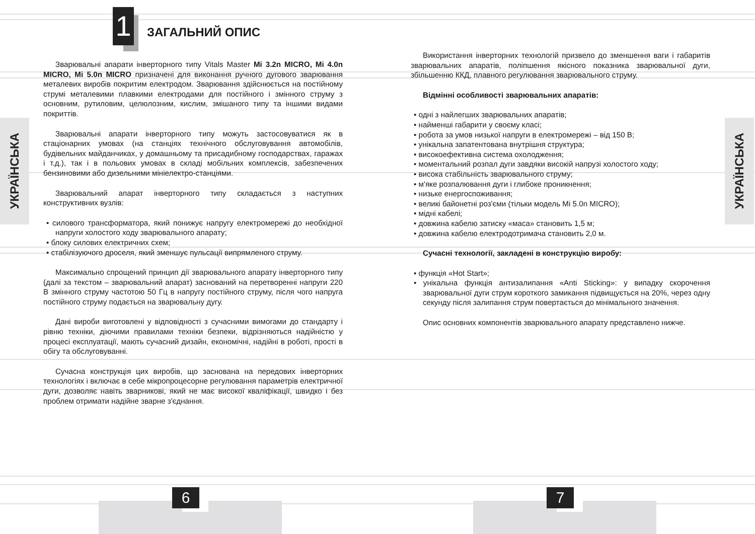1 ЗАГАЛЬНИЙ ОПИС
УКРАЇНСЬКА
Зварювальні апарати інверторного типу Vitals Master Mi 3.2n MICRO, Mi 4.0n MICRO, Mi 5.0n MICRO призначені для виконання ручного дугового зварювання металевих виробів покритим електродом. Зварювання здійснюється на постійному струмі металевими плавкими електродами для постійного і змінного струму з основним, рутиловим, целюлозним, кислим, змішаного типу та іншими видами покриттів.
Зварювальні апарати інверторного типу можуть застосовуватися як в стаціонарних умовах (на станціях технічного обслуговування автомобілів, будівельних майданчиках, у домашньому та присадибному господарствах, гаражах і т.д.), так і в польових умовах в складі мобільних комплексів, забезпечених бензиновими або дизельними мініелектро-станціями.
Зварювальний апарат інверторного типу складається з наступних конструктивних вузлів:
• силового трансформатора, який понижує напругу електромережі до необхідної напруги холостого ходу зварювального апарату;
• блоку силових електричних схем;
• стабілізуючого дроселя, який зменшує пульсації випрямленого струму.
Максимально спрощений принцип дії зварювального апарату інверторного типу (далі за текстом – зварювальний апарат) заснований на перетворенні напруги 220 В змінного струму частотою 50 Гц в напругу постійного струму, після чого напруга постійного струму подається на зварювальну дугу.
Дані вироби виготовлені у відповідності з сучасними вимогами до стандарту і рівню техніки, діючими правилами техніки безпеки, відрізняються надійністю у процесі експлуатації, мають сучасний дизайн, економічні, надійні в роботі, прості в обігу та обслуговуванні.
Сучасна конструкція цих виробів, що заснована на передових інверторних технологіях і включає в себе мікропроцесорне регулювання параметрів електричної дуги, дозволяє навіть зварникові, який не має високої кваліфікації, швидко і без проблем отримати надійне зварне з'єднання.
6
Використання інверторних технологій призвело до зменшення ваги і габаритів зварювальних апаратів, поліпшення якісного показника зварювальної дуги, збільшенню ККД, плавного регулювання зварювального струму.
Відмінні особливості зварювальних апаратів:
• одні з найлегших зварювальних апаратів;
• найменші габарити у своєму класі;
• робота за умов низької напруги в електромережі – від 150 В;
• унікальна запатентована внутрішня структура;
• високоефективна система охолодження;
• моментальний розпал дуги завдяки високій напрузі холостого ходу;
• висока стабільність зварювального струму;
• м'яке розпалювання дуги і глибоке проникнення;
• низьке енергоспоживання;
• великі байонетні роз'єми (тільки модель Mi 5.0n MICRO);
• мідні кабелі;
• довжина кабелю затиску «маса» становить 1,5 м;
• довжина кабелю електродотримача становить 2,0 м.
Сучасні технології, закладені в конструкцію виробу:
• функція «Hot Start»;
• унікальна функція антизалипання «Anti Sticking»: у випадку скорочення зварювальної дуги струм короткого замикання підвищується на 20%, через одну секунду після залипання струм повертається до мінімального значення.
Опис основних компонентів зварювального апарату представлено нижче.
УКРАЇНСЬКА
7